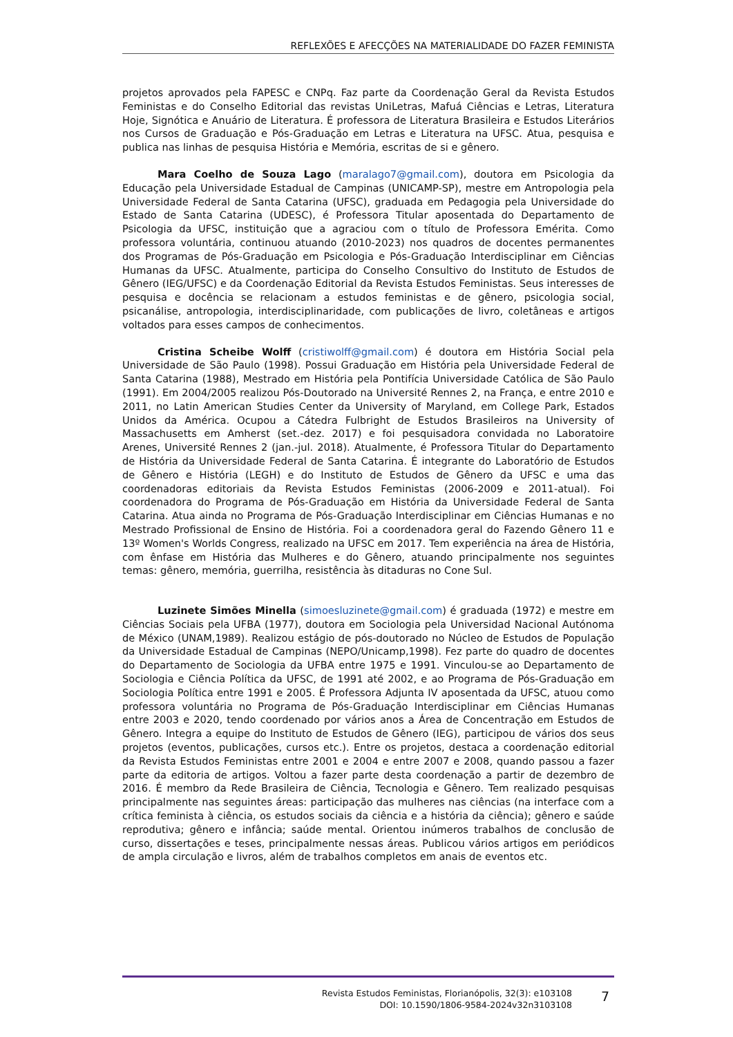REFLEXÕES E AFECÇÕES NA MATERIALIDADE DO FAZER FEMINISTA
projetos aprovados pela FAPESC e CNPq. Faz parte da Coordenação Geral da Revista Estudos Feministas e do Conselho Editorial das revistas UniLetras, Mafuá Ciências e Letras, Literatura Hoje, Signótica e Anuário de Literatura. É professora de Literatura Brasileira e Estudos Literários nos Cursos de Graduação e Pós-Graduação em Letras e Literatura na UFSC. Atua, pesquisa e publica nas linhas de pesquisa História e Memória, escritas de si e gênero.
Mara Coelho de Souza Lago (maralago7@gmail.com), doutora em Psicologia da Educação pela Universidade Estadual de Campinas (UNICAMP-SP), mestre em Antropologia pela Universidade Federal de Santa Catarina (UFSC), graduada em Pedagogia pela Universidade do Estado de Santa Catarina (UDESC), é Professora Titular aposentada do Departamento de Psicologia da UFSC, instituição que a agraciou com o título de Professora Emérita. Como professora voluntária, continuou atuando (2010-2023) nos quadros de docentes permanentes dos Programas de Pós-Graduação em Psicologia e Pós-Graduação Interdisciplinar em Ciências Humanas da UFSC. Atualmente, participa do Conselho Consultivo do Instituto de Estudos de Gênero (IEG/UFSC) e da Coordenação Editorial da Revista Estudos Feministas. Seus interesses de pesquisa e docência se relacionam a estudos feministas e de gênero, psicologia social, psicanálise, antropologia, interdisciplinaridade, com publicações de livro, coletâneas e artigos voltados para esses campos de conhecimentos.
Cristina Scheibe Wolff (cristiwolff@gmail.com) é doutora em História Social pela Universidade de São Paulo (1998). Possui Graduação em História pela Universidade Federal de Santa Catarina (1988), Mestrado em História pela Pontifícia Universidade Católica de São Paulo (1991). Em 2004/2005 realizou Pós-Doutorado na Université Rennes 2, na França, e entre 2010 e 2011, no Latin American Studies Center da University of Maryland, em College Park, Estados Unidos da América. Ocupou a Cátedra Fulbright de Estudos Brasileiros na University of Massachusetts em Amherst (set.-dez. 2017) e foi pesquisadora convidada no Laboratoire Arenes, Université Rennes 2 (jan.-jul. 2018). Atualmente, é Professora Titular do Departamento de História da Universidade Federal de Santa Catarina. É integrante do Laboratório de Estudos de Gênero e História (LEGH) e do Instituto de Estudos de Gênero da UFSC e uma das coordenadoras editoriais da Revista Estudos Feministas (2006-2009 e 2011-atual). Foi coordenadora do Programa de Pós-Graduação em História da Universidade Federal de Santa Catarina. Atua ainda no Programa de Pós-Graduação Interdisciplinar em Ciências Humanas e no Mestrado Profissional de Ensino de História. Foi a coordenadora geral do Fazendo Gênero 11 e 13º Women's Worlds Congress, realizado na UFSC em 2017. Tem experiência na área de História, com ênfase em História das Mulheres e do Gênero, atuando principalmente nos seguintes temas: gênero, memória, guerrilha, resistência às ditaduras no Cone Sul.
Luzinete Simões Minella (simoesluzinete@gmail.com) é graduada (1972) e mestre em Ciências Sociais pela UFBA (1977), doutora em Sociologia pela Universidad Nacional Autónoma de México (UNAM,1989). Realizou estágio de pós-doutorado no Núcleo de Estudos de População da Universidade Estadual de Campinas (NEPO/Unicamp,1998). Fez parte do quadro de docentes do Departamento de Sociologia da UFBA entre 1975 e 1991. Vinculou-se ao Departamento de Sociologia e Ciência Política da UFSC, de 1991 até 2002, e ao Programa de Pós-Graduação em Sociologia Política entre 1991 e 2005. É Professora Adjunta IV aposentada da UFSC, atuou como professora voluntária no Programa de Pós-Graduação Interdisciplinar em Ciências Humanas entre 2003 e 2020, tendo coordenado por vários anos a Área de Concentração em Estudos de Gênero. Integra a equipe do Instituto de Estudos de Gênero (IEG), participou de vários dos seus projetos (eventos, publicações, cursos etc.). Entre os projetos, destaca a coordenação editorial da Revista Estudos Feministas entre 2001 e 2004 e entre 2007 e 2008, quando passou a fazer parte da editoria de artigos. Voltou a fazer parte desta coordenação a partir de dezembro de 2016. É membro da Rede Brasileira de Ciência, Tecnologia e Gênero. Tem realizado pesquisas principalmente nas seguintes áreas: participação das mulheres nas ciências (na interface com a crítica feminista à ciência, os estudos sociais da ciência e a história da ciência); gênero e saúde reprodutiva; gênero e infância; saúde mental. Orientou inúmeros trabalhos de conclusão de curso, dissertações e teses, principalmente nessas áreas. Publicou vários artigos em periódicos de ampla circulação e livros, além de trabalhos completos em anais de eventos etc.
Revista Estudos Feministas, Florianópolis, 32(3): e103108
DOI: 10.1590/1806-9584-2024v32n3103108
7